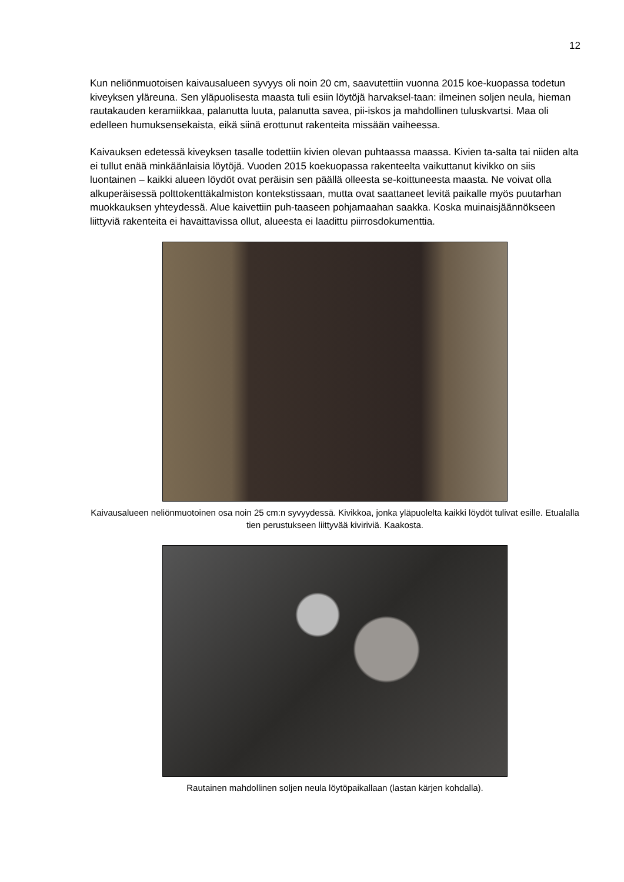12
Kun neliönmuotoisen kaivausalueen syvyys oli noin 20 cm, saavutettiin vuonna 2015 koe-kuopassa todetun kiveyksen yläreuna. Sen yläpuolisesta maasta tuli esiin löytöjä harvaksel-taan: ilmeinen soljen neula, hieman rautakauden keramiikkaa, palanutta luuta, palanutta savea, pii-iskos ja mahdollinen tuluskvartsi. Maa oli edelleen humuksensekaista, eikä siinä erottunut rakenteita missään vaiheessa.
Kaivauksen edetessä kiveyksen tasalle todettiin kivien olevan puhtaassa maassa. Kivien ta-salta tai niiden alta ei tullut enää minkäänlaisia löytöjä. Vuoden 2015 koekuopassa rakenteelta vaikuttanut kivikko on siis luontainen – kaikki alueen löydöt ovat peräisin sen päällä olleesta se-koittuneesta maasta. Ne voivat olla alkuperäisessä polttokenttäkalmiston kontekstissaan, mutta ovat saattaneet levitä paikalle myös puutarhan muokkauksen yhteydessä. Alue kaivettiin puh-taaseen pohjamaahan saakka. Koska muinaisjäännökseen liittyviä rakenteita ei havaittavissa ollut, alueesta ei laadittu piirrosdokumenttia.
Kaivausalueen neliönmuotoinen osa noin 25 cm:n syvyydessä. Kivikkoa, jonka yläpuolelta kaikki löydöt tulivat esille. Etualalla tien perustukseen liittyvää kiviriviä. Kaakosta.
Rautainen mahdollinen soljen neula löytöpaikallaan (lastan kärjen kohdalla).